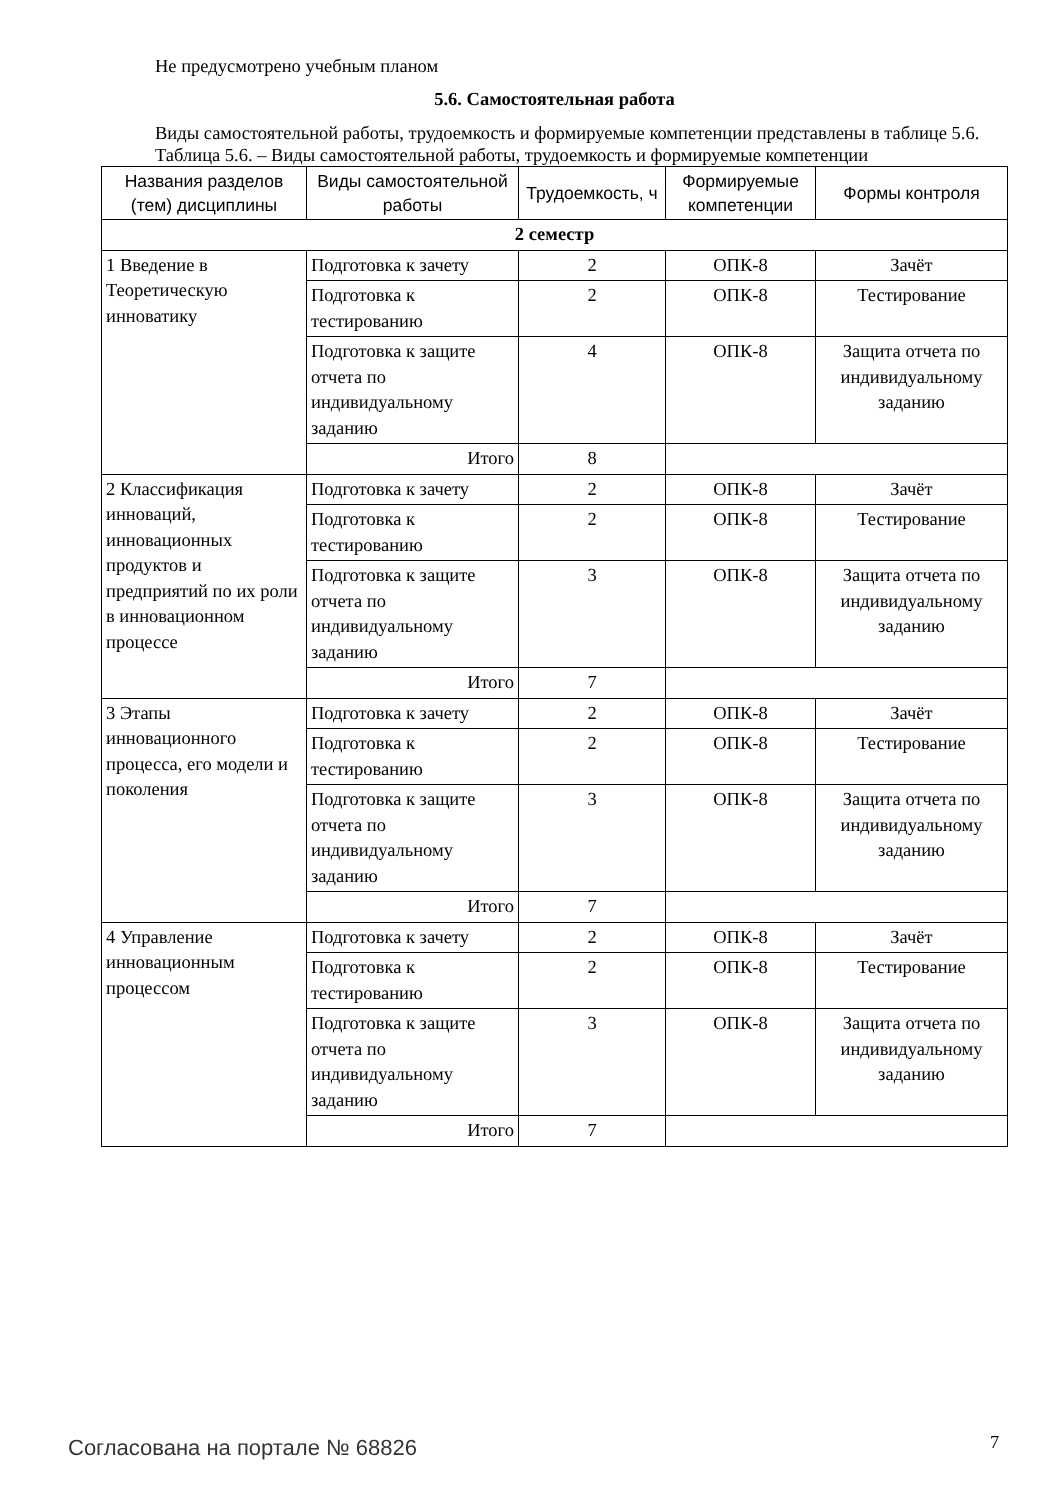Не предусмотрено учебным планом
5.6. Самостоятельная работа
Виды самостоятельной работы, трудоемкость и формируемые компетенции представлены в таблице 5.6.
Таблица 5.6. – Виды самостоятельной работы, трудоемкость и формируемые компетенции
| Названия разделов (тем) дисциплины | Виды самостоятельной работы | Трудоемкость, ч | Формируемые компетенции | Формы контроля |
| --- | --- | --- | --- | --- |
| 2 семестр | | | | |
| 1 Введение в Теоретическую инноватику | Подготовка к зачету | 2 | ОПК-8 | Зачёт |
| | Подготовка к тестированию | 2 | ОПК-8 | Тестирование |
| | Подготовка к защите отчета по индивидуальному заданию | 4 | ОПК-8 | Защита отчета по индивидуальному заданию |
| | Итого | 8 | | |
| 2 Классификация инноваций, инновационных продуктов и предприятий по их роли в инновационном процессе | Подготовка к зачету | 2 | ОПК-8 | Зачёт |
| | Подготовка к тестированию | 2 | ОПК-8 | Тестирование |
| | Подготовка к защите отчета по индивидуальному заданию | 3 | ОПК-8 | Защита отчета по индивидуальному заданию |
| | Итого | 7 | | |
| 3 Этапы инновационного процесса, его модели и поколения | Подготовка к зачету | 2 | ОПК-8 | Зачёт |
| | Подготовка к тестированию | 2 | ОПК-8 | Тестирование |
| | Подготовка к защите отчета по индивидуальному заданию | 3 | ОПК-8 | Защита отчета по индивидуальному заданию |
| | Итого | 7 | | |
| 4 Управление инновационным процессом | Подготовка к зачету | 2 | ОПК-8 | Зачёт |
| | Подготовка к тестированию | 2 | ОПК-8 | Тестирование |
| | Подготовка к защите отчета по индивидуальному заданию | 3 | ОПК-8 | Защита отчета по индивидуальному заданию |
| | Итого | 7 | | |
Согласована на портале № 68826 7